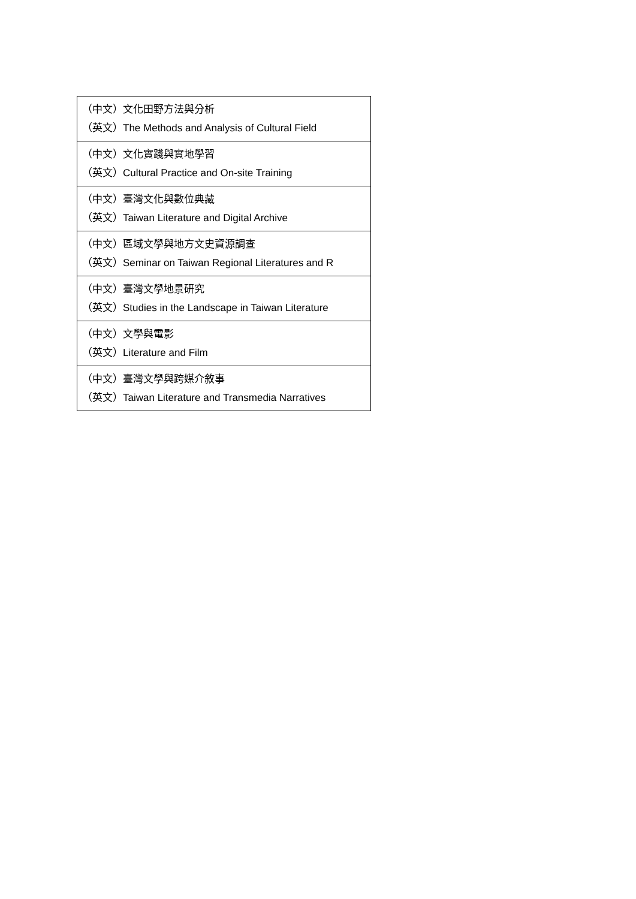| （中文）文化田野方法與分析 （英文）The Methods and Analysis of Cultural Field |
| （中文）文化實踐與實地學習 （英文）Cultural Practice and On-site Training |
| （中文）臺灣文化與數位典藏 （英文）Taiwan Literature and Digital Archive |
| （中文）區域文學與地方文史資源調查 （英文）Seminar on Taiwan Regional Literatures and R |
| （中文）臺灣文學地景研究 （英文）Studies in the Landscape in Taiwan Literature |
| （中文）文學與電影 （英文）Literature and Film |
| （中文）臺灣文學與跨媒介敘事 （英文）Taiwan Literature and Transmedia Narratives |